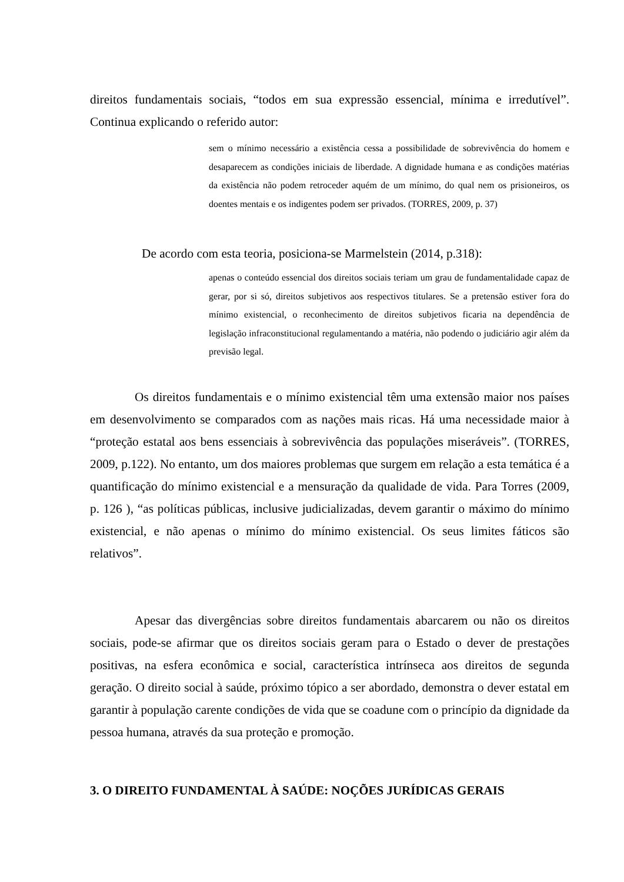direitos fundamentais sociais, “todos em sua expressão essencial, mínima e irredutível”. Continua explicando o referido autor:
sem o mínimo necessário a existência cessa a possibilidade de sobrevivência do homem e desaparecem as condições iniciais de liberdade. A dignidade humana e as condições matérias da existência não podem retroceder aquém de um mínimo, do qual nem os prisioneiros, os doentes mentais e os indigentes podem ser privados. (TORRES, 2009, p. 37)
De acordo com esta teoria, posiciona-se Marmelstein (2014, p.318):
apenas o conteúdo essencial dos direitos sociais teriam um grau de fundamentalidade capaz de gerar, por si só, direitos subjetivos aos respectivos titulares. Se a pretensão estiver fora do mínimo existencial, o reconhecimento de direitos subjetivos ficaria na dependência de legislação infraconstitucional regulamentando a matéria, não podendo o judiciário agir além da previsão legal.
Os direitos fundamentais e o mínimo existencial têm uma extensão maior nos países em desenvolvimento se comparados com as nações mais ricas. Há uma necessidade maior à “proteção estatal aos bens essenciais à sobrevivência das populações miseráveis”. (TORRES, 2009, p.122). No entanto, um dos maiores problemas que surgem em relação a esta temática é a quantificação do mínimo existencial e a mensuração da qualidade de vida. Para Torres (2009, p. 126 ), “as políticas públicas, inclusive judicializadas, devem garantir o máximo do mínimo existencial, e não apenas o mínimo do mínimo existencial. Os seus limites fáticos são relativos”.
Apesar das divergências sobre direitos fundamentais abarcarem ou não os direitos sociais, pode-se afirmar que os direitos sociais geram para o Estado o dever de prestações positivas, na esfera econômica e social, característica intrínseca aos direitos de segunda geração. O direito social à saúde, próximo tópico a ser abordado, demonstra o dever estatal em garantir à população carente condições de vida que se coadune com o princípio da dignidade da pessoa humana, através da sua proteção e promoção.
3. O DIREITO FUNDAMENTAL À SAÚDE: NOÇÕES JURÍDICAS GERAIS